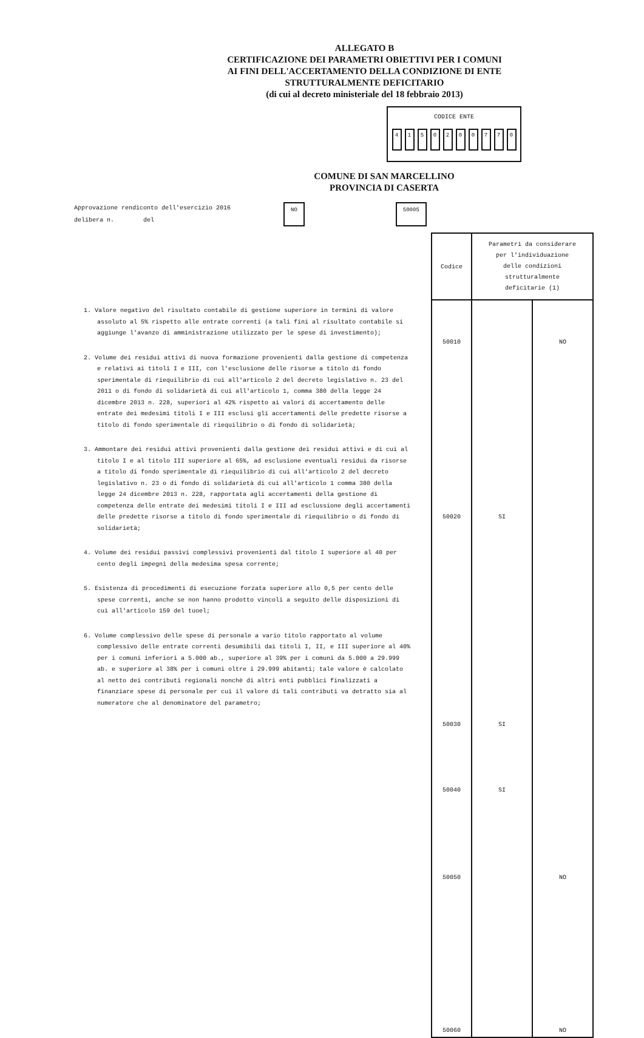ALLEGATO B
CERTIFICAZIONE DEI PARAMETRI OBIETTIVI PER I COMUNI
AI FINI DELL'ACCERTAMENTO DELLA CONDIZIONE DI ENTE
STRUTTURALMENTE DEFICITARIO
(di cui al decreto ministeriale del 18 febbraio 2013)
CODICE ENTE
4 1 5 0 2 0 0 7 7 0
COMUNE DI SAN MARCELLINO
PROVINCIA DI CASERTA
Approvazione rendiconto dell'esercizio 2016
delibera n. del
NO 50005
1. Valore negativo del risultato contabile di gestione superiore in termini di valore assoluto al 5% rispetto alle entrate correnti (a tali fini al risultato contabile si aggiunge l'avanzo di amministrazione utilizzato per le spese di investimento);
2. Volume dei residui attivi di nuova formazione provenienti dalla gestione di competenza e relativi ai titoli I e III, con l'esclusione delle risorse a titolo di fondo sperimentale di riequilibrio di cui all'articolo 2 del decreto legislativo n. 23 del 2011 o di fondo di solidarietà di cui all'articolo 1, comma 380 della legge 24 dicembre 2013 n. 228, superiori al 42% rispetto ai valori di accertamento delle entrate dei medesimi titoli I e III esclusi gli accertamenti delle predette risorse a titolo di fondo sperimentale di riequilibrio o di fondo di solidarietà;
3. Ammontare dei residui attivi provenienti dalla gestione dei residui attivi e di cui al titolo I e al titolo III superiore al 65%, ad esclusione eventuali residui da risorse a titolo di fondo sperimentale di riequilibrio di cui all'articolo 2 del decreto legislativo n. 23 o di fondo di solidarietà di cui all'articolo 1 comma 380 della legge 24 dicembre 2013 n. 228, rapportata agli accertamenti della gestione di competenza delle entrate dei medesimi titoli I e III ad esclussione degli accertamenti delle predette risorse a titolo di fondo sperimentale di riequilibrio o di fondo di solidarietà;
4. Volume dei residui passivi complessivi provenienti dal titolo I superiore al 40 per cento degli impegni della medesima spesa corrente;
5. Esistenza di procedimenti di esecuzione forzata superiore allo 0,5 per cento delle spese correnti, anche se non hanno prodotto vincoli a seguito delle disposizioni di cui all'articolo 159 del tuoel;
6. Volume complessivo delle spese di personale a vario titolo rapportato al volume complessivo delle entrate correnti desumibili dai titoli I, II, e III superiore al 40% per i comuni inferiori a 5.000 ab., superiore al 39% per i comuni da 5.000 a 29.999 ab. e superiore al 38% per i comuni oltre i 29.999 abitanti; tale valore è calcolato al netto dei contributi regionali nonchè di altri enti pubblici finalizzati a finanziare spese di personale per cui il valore di tali contributi va detratto sia al numeratore che al denominatore del parametro;
| Codice | Parametri da considerare per l'individuazione delle condizioni strutturalmente deficitarie (1) | |
| 50010 50020 50030 50040 50050 50060 | SI SI SI | NO NO NO |